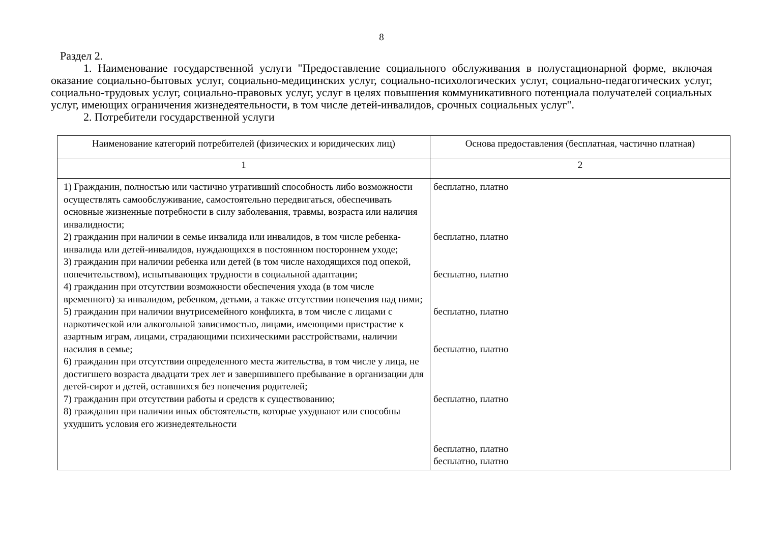8
Раздел 2.
1. Наименование государственной услуги "Предоставление социального обслуживания в полустационарной форме, включая оказание социально-бытовых услуг, социально-медицинских услуг, социально-психологических услуг, социально-педагогических услуг, социально-трудовых услуг, социально-правовых услуг, услуг в целях повышения коммуникативного потенциала получателей социальных услуг, имеющих ограничения жизнедеятельности, в том числе детей-инвалидов, срочных социальных услуг".
2. Потребители государственной услуги
| Наименование категорий потребителей (физических и юридических лиц) | Основа предоставления (бесплатная, частично платная) |
| --- | --- |
| 1 | 2 |
| 1) Гражданин, полностью или частично утративший способность либо возможности осуществлять самообслуживание, самостоятельно передвигаться, обеспечивать основные жизненные потребности в силу заболевания, травмы, возраста или наличия инвалидности; 2) гражданин при наличии в семье инвалида или инвалидов, в том числе ребенка-инвалида или детей-инвалидов, нуждающихся в постоянном постороннем уходе; 3) гражданин при наличии ребенка или детей (в том числе находящихся под опекой, попечительством), испытывающих трудности в социальной адаптации; 4) гражданин при отсутствии возможности обеспечения ухода (в том числе временного) за инвалидом, ребенком, детьми, а также отсутствии попечения над ними; 5) гражданин при наличии внутрисемейного конфликта, в том числе с лицами с наркотической или алкогольной зависимостью, лицами, имеющими пристрастие к азартным играм, лицами, страдающими психическими расстройствами, наличии насилия в семье; 6) гражданин при отсутствии определенного места жительства, в том числе у лица, не достигшего возраста двадцати трех лет и завершившего пребывание в организации для детей-сирот и детей, оставшихся без попечения родителей; 7) гражданин при отсутствии работы и средств к существованию; 8) гражданин при наличии иных обстоятельств, которые ухудшают или способны ухудшить условия его жизнедеятельности | бесплатно, платно бесплатно, платно бесплатно, платно бесплатно, платно бесплатно, платно бесплатно, платно бесплатно, платно бесплатно, платно |